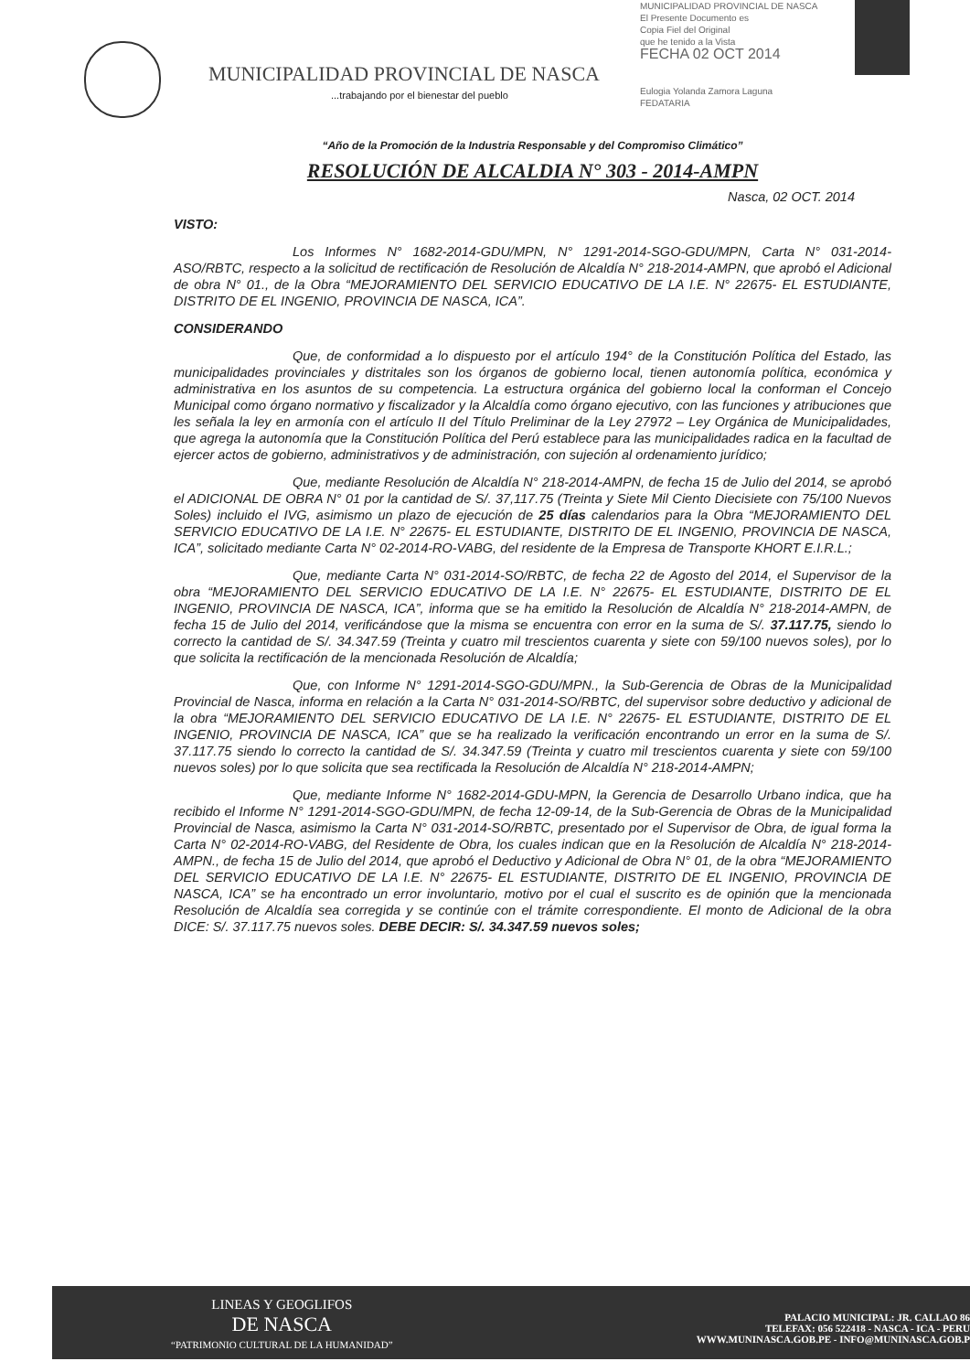MUNICIPALIDAD PROVINCIAL DE NASCA
...trabajando por el bienestar del pueblo
MUNICIPALIDAD PROVINCIAL DE NASCA
El Presente Documento es
Copia Fiel del Original
que he tenido a la Vista
FECHA 02 OCT 2014
Eulogia Yolanda Zamora Laguna
FEDATARIA
“Año de la Promoción de la Industria Responsable y del Compromiso Climático”
RESOLUCIÓN DE ALCALDIA N° 303 - 2014-AMPN
Nasca, 02 OCT. 2014
VISTO:
Los Informes N° 1682-2014-GDU/MPN, N° 1291-2014-SGO-GDU/MPN, Carta N° 031-2014-ASO/RBTC, respecto a la solicitud de rectificación de Resolución de Alcaldía N° 218-2014-AMPN, que aprobó el Adicional de obra N° 01., de la Obra “MEJORAMIENTO DEL SERVICIO EDUCATIVO DE LA I.E. N° 22675- EL ESTUDIANTE, DISTRITO DE EL INGENIO, PROVINCIA DE NASCA, ICA”.
CONSIDERANDO
Que, de conformidad a lo dispuesto por el artículo 194° de la Constitución Política del Estado, las municipalidades provinciales y distritales son los órganos de gobierno local, tienen autonomía política, económica y administrativa en los asuntos de su competencia. La estructura orgánica del gobierno local la conforman el Concejo Municipal como órgano normativo y fiscalizador y la Alcaldía como órgano ejecutivo, con las funciones y atribuciones que les señala la ley en armonía con el artículo II del Título Preliminar de la Ley 27972 – Ley Orgánica de Municipalidades, que agrega la autonomía que la Constitución Política del Perú establece para las municipalidades radica en la facultad de ejercer actos de gobierno, administrativos y de administración, con sujeción al ordenamiento jurídico;
Que, mediante Resolución de Alcaldía N° 218-2014-AMPN, de fecha 15 de Julio del 2014, se aprobó el ADICIONAL DE OBRA N° 01 por la cantidad de S/. 37,117.75 (Treinta y Siete Mil Ciento Diecisiete con 75/100 Nuevos Soles) incluido el IVG, asimismo un plazo de ejecución de 25 días calendarios para la Obra “MEJORAMIENTO DEL SERVICIO EDUCATIVO DE LA I.E. N° 22675- EL ESTUDIANTE, DISTRITO DE EL INGENIO, PROVINCIA DE NASCA, ICA”, solicitado mediante Carta N° 02-2014-RO-VABG, del residente de la Empresa de Transporte KHORT E.I.R.L.;
Que, mediante Carta N° 031-2014-SO/RBTC, de fecha 22 de Agosto del 2014, el Supervisor de la obra “MEJORAMIENTO DEL SERVICIO EDUCATIVO DE LA I.E. N° 22675- EL ESTUDIANTE, DISTRITO DE EL INGENIO, PROVINCIA DE NASCA, ICA”, informa que se ha emitido la Resolución de Alcaldía N° 218-2014-AMPN, de fecha 15 de Julio del 2014, verificándose que la misma se encuentra con error en la suma de S/. 37.117.75, siendo lo correcto la cantidad de S/. 34.347.59 (Treinta y cuatro mil trescientos cuarenta y siete con 59/100 nuevos soles), por lo que solicita la rectificación de la mencionada Resolución de Alcaldía;
Que, con Informe N° 1291-2014-SGO-GDU/MPN., la Sub-Gerencia de Obras de la Municipalidad Provincial de Nasca, informa en relación a la Carta N° 031-2014-SO/RBTC, del supervisor sobre deductivo y adicional de la obra “MEJORAMIENTO DEL SERVICIO EDUCATIVO DE LA I.E. N° 22675- EL ESTUDIANTE, DISTRITO DE EL INGENIO, PROVINCIA DE NASCA, ICA” que se ha realizado la verificación encontrando un error en la suma de S/. 37.117.75 siendo lo correcto la cantidad de S/. 34.347.59 (Treinta y cuatro mil trescientos cuarenta y siete con 59/100 nuevos soles) por lo que solicita que sea rectificada la Resolución de Alcaldía N° 218-2014-AMPN;
Que, mediante Informe N° 1682-2014-GDU-MPN, la Gerencia de Desarrollo Urbano indica, que ha recibido el Informe N° 1291-2014-SGO-GDU/MPN, de fecha 12-09-14, de la Sub-Gerencia de Obras de la Municipalidad Provincial de Nasca, asimismo la Carta N° 031-2014-SO/RBTC, presentado por el Supervisor de Obra, de igual forma la Carta N° 02-2014-RO-VABG, del Residente de Obra, los cuales indican que en la Resolución de Alcaldía N° 218-2014-AMPN., de fecha 15 de Julio del 2014, que aprobó el Deductivo y Adicional de Obra N° 01, de la obra “MEJORAMIENTO DEL SERVICIO EDUCATIVO DE LA I.E. N° 22675- EL ESTUDIANTE, DISTRITO DE EL INGENIO, PROVINCIA DE NASCA, ICA” se ha encontrado un error involuntario, motivo por el cual el suscrito es de opinión que la mencionada Resolución de Alcaldía sea corregida y se continúe con el trámite correspondiente. El monto de Adicional de la obra DICE: S/. 37.117.75 nuevos soles. DEBE DECIR: S/. 34.347.59 nuevos soles;
LINEAS Y GEOGLIFOS
DE NASCA
“PATRIMONIO CULTURAL DE LA HUMANIDAD”
PALACIO MUNICIPAL: JR. CALLAO 86
TELEFAX: 056 522418 - NASCA - ICA - PERU
WWW.MUNINASCA.GOB.PE - INFO@MUNINASCA.GOB.P